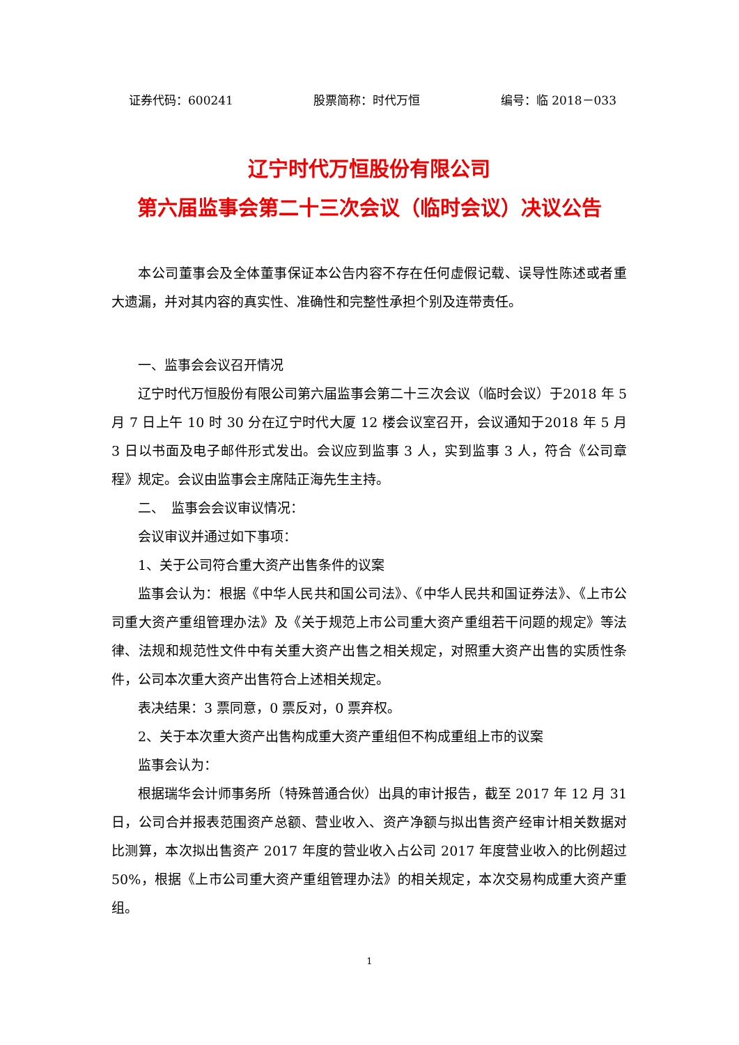证券代码：600241 股票简称：时代万恒 编号：临 2018－033
辽宁时代万恒股份有限公司
第六届监事会第二十三次会议（临时会议）决议公告
本公司董事会及全体董事保证本公告内容不存在任何虚假记载、误导性陈述或者重大遗漏，并对其内容的真实性、准确性和完整性承担个别及连带责任。
一、监事会会议召开情况
辽宁时代万恒股份有限公司第六届监事会第二十三次会议（临时会议）于2018 年 5 月 7 日上午 10 时 30 分在辽宁时代大厦 12 楼会议室召开，会议通知于2018 年 5 月 3 日以书面及电子邮件形式发出。会议应到监事 3 人，实到监事 3 人，符合《公司章程》规定。会议由监事会主席陆正海先生主持。
二、　监事会会议审议情况：
会议审议并通过如下事项：
1、关于公司符合重大资产出售条件的议案
监事会认为：根据《中华人民共和国公司法》、《中华人民共和国证券法》、《上市公司重大资产重组管理办法》及《关于规范上市公司重大资产重组若干问题的规定》等法律、法规和规范性文件中有关重大资产出售之相关规定，对照重大资产出售的实质性条件，公司本次重大资产出售符合上述相关规定。
表决结果：3 票同意，0 票反对，0 票弃权。
2、关于本次重大资产出售构成重大资产重组但不构成重组上市的议案
监事会认为：
根据瑞华会计师事务所（特殊普通合伙）出具的审计报告，截至 2017 年 12 月 31 日，公司合并报表范围资产总额、营业收入、资产净额与拟出售资产经审计相关数据对比测算，本次拟出售资产 2017 年度的营业收入占公司 2017 年度营业收入的比例超过 50%，根据《上市公司重大资产重组管理办法》的相关规定，本次交易构成重大资产重组。
1